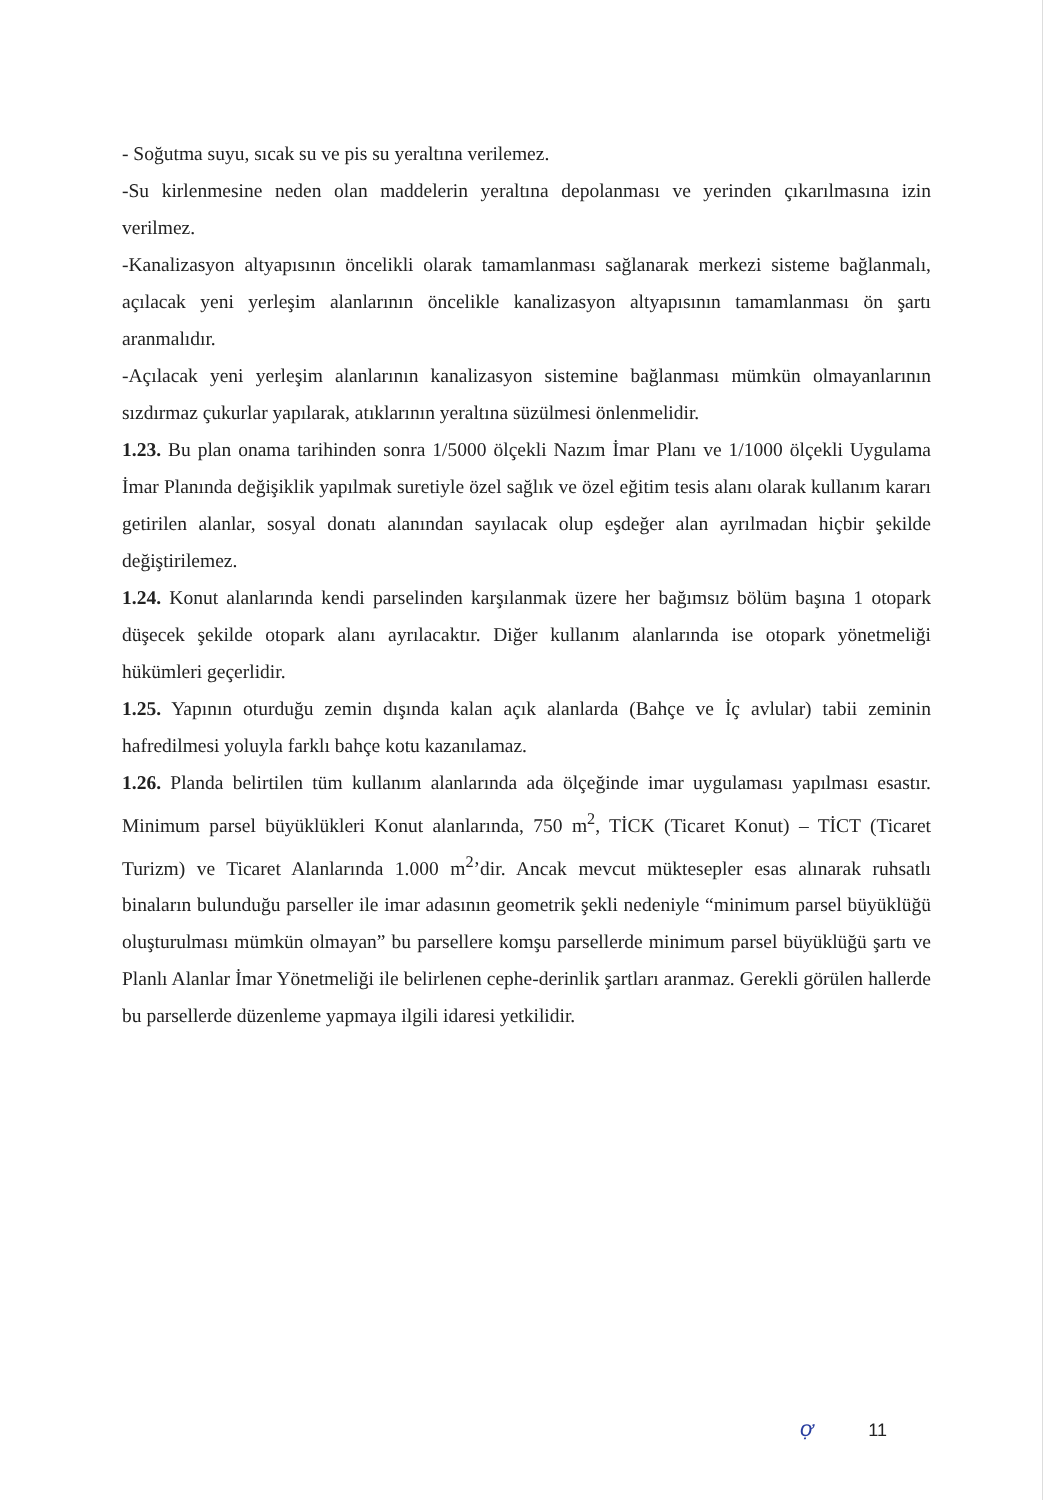- Soğutma suyu, sıcak su ve pis su yeraltına verilemez.
-Su kirlenmesine neden olan maddelerin yeraltına depolanması ve yerinden çıkarılmasına izin verilmez.
-Kanalizasyon altyapısının öncelikli olarak tamamlanması sağlanarak merkezi sisteme bağlanmalı, açılacak yeni yerleşim alanlarının öncelikle kanalizasyon altyapısının tamamlanması ön şartı aranmalıdır.
-Açılacak yeni yerleşim alanlarının kanalizasyon sistemine bağlanması mümkün olmayanlarının sızdırmaz çukurlar yapılarak, atıklarının yeraltına süzülmesi önlenmelidir.
1.23. Bu plan onama tarihinden sonra 1/5000 ölçekli Nazım İmar Planı ve 1/1000 ölçekli Uygulama İmar Planında değişiklik yapılmak suretiyle özel sağlık ve özel eğitim tesis alanı olarak kullanım kararı getirilen alanlar, sosyal donatı alanından sayılacak olup eşdeğer alan ayrılmadan hiçbir şekilde değiştirilemez.
1.24. Konut alanlarında kendi parselinden karşılanmak üzere her bağımsız bölüm başına 1 otopark düşecek şekilde otopark alanı ayrılacaktır. Diğer kullanım alanlarında ise otopark yönetmeliği hükümleri geçerlidir.
1.25. Yapının oturduğu zemin dışında kalan açık alanlarda (Bahçe ve İç avlular) tabii zeminin hafredilmesi yoluyla farklı bahçe kotu kazanılamaz.
1.26. Planda belirtilen tüm kullanım alanlarında ada ölçeğinde imar uygulaması yapılması esastır. Minimum parsel büyüklükleri Konut alanlarında, 750 m<sup>2</sup>, TİCK (Ticaret Konut) – TİCT (Ticaret Turizm) ve Ticaret Alanlarında 1.000 m<sup>2</sup>’dir. Ancak mevcut müktesepler esas alınarak ruhsatlı binaların bulunduğu parseller ile imar adasının geometrik şekli nedeniyle “minimum parsel büyüklüğü oluşturulması mümkün olmayan” bu parsellere komşu parsellerde minimum parsel büyüklüğü şartı ve Planlı Alanlar İmar Yönetmeliği ile belirlenen cephe-derinlik şartları aranmaz. Gerekli görülen hallerde bu parsellerde düzenleme yapmaya ilgili idaresi yetkilidir.
ợ 11